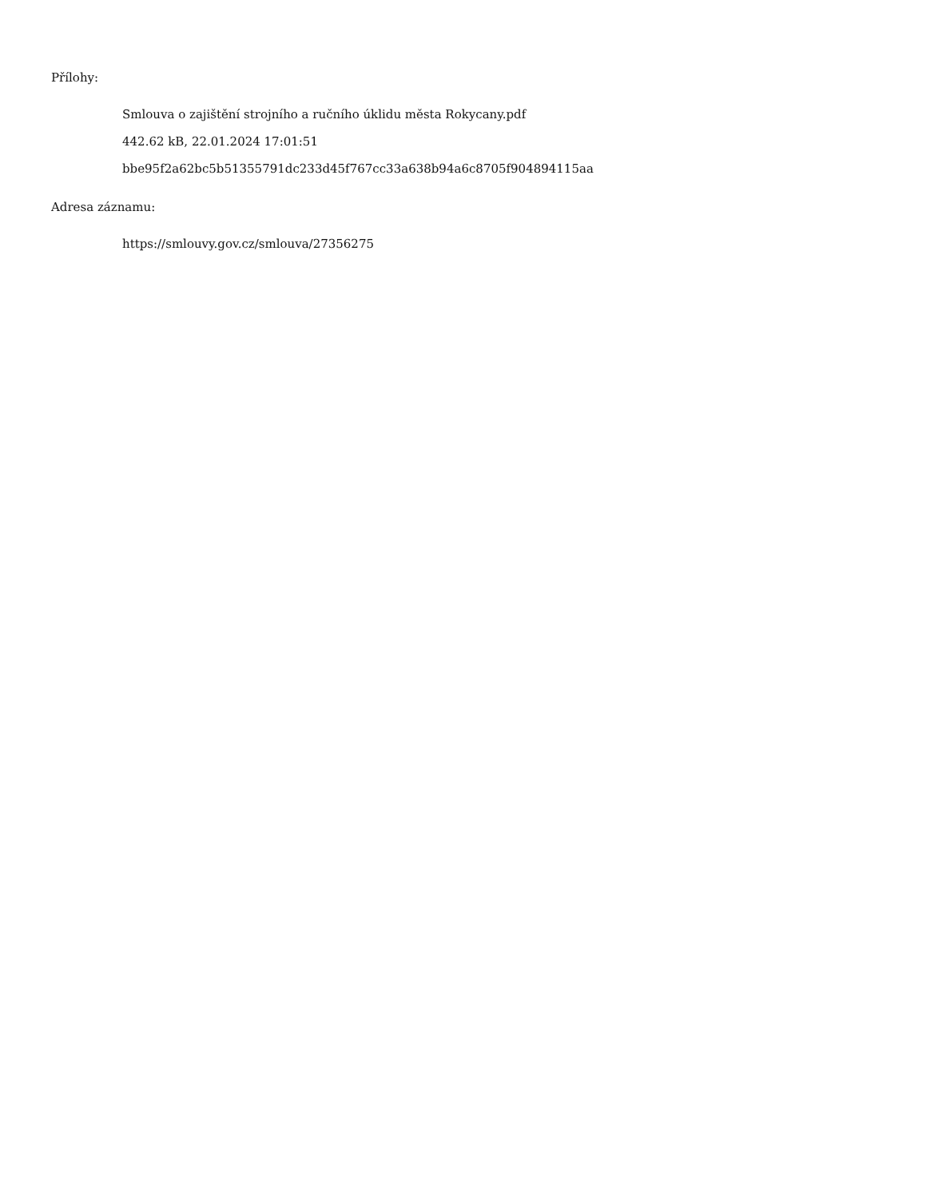Přílohy:
Smlouva o zajištění strojního a ručního úklidu města Rokycany.pdf
442.62 kB, 22.01.2024 17:01:51
bbe95f2a62bc5b51355791dc233d45f767cc33a638b94a6c8705f904894115aa
Adresa záznamu:
https://smlouvy.gov.cz/smlouva/27356275